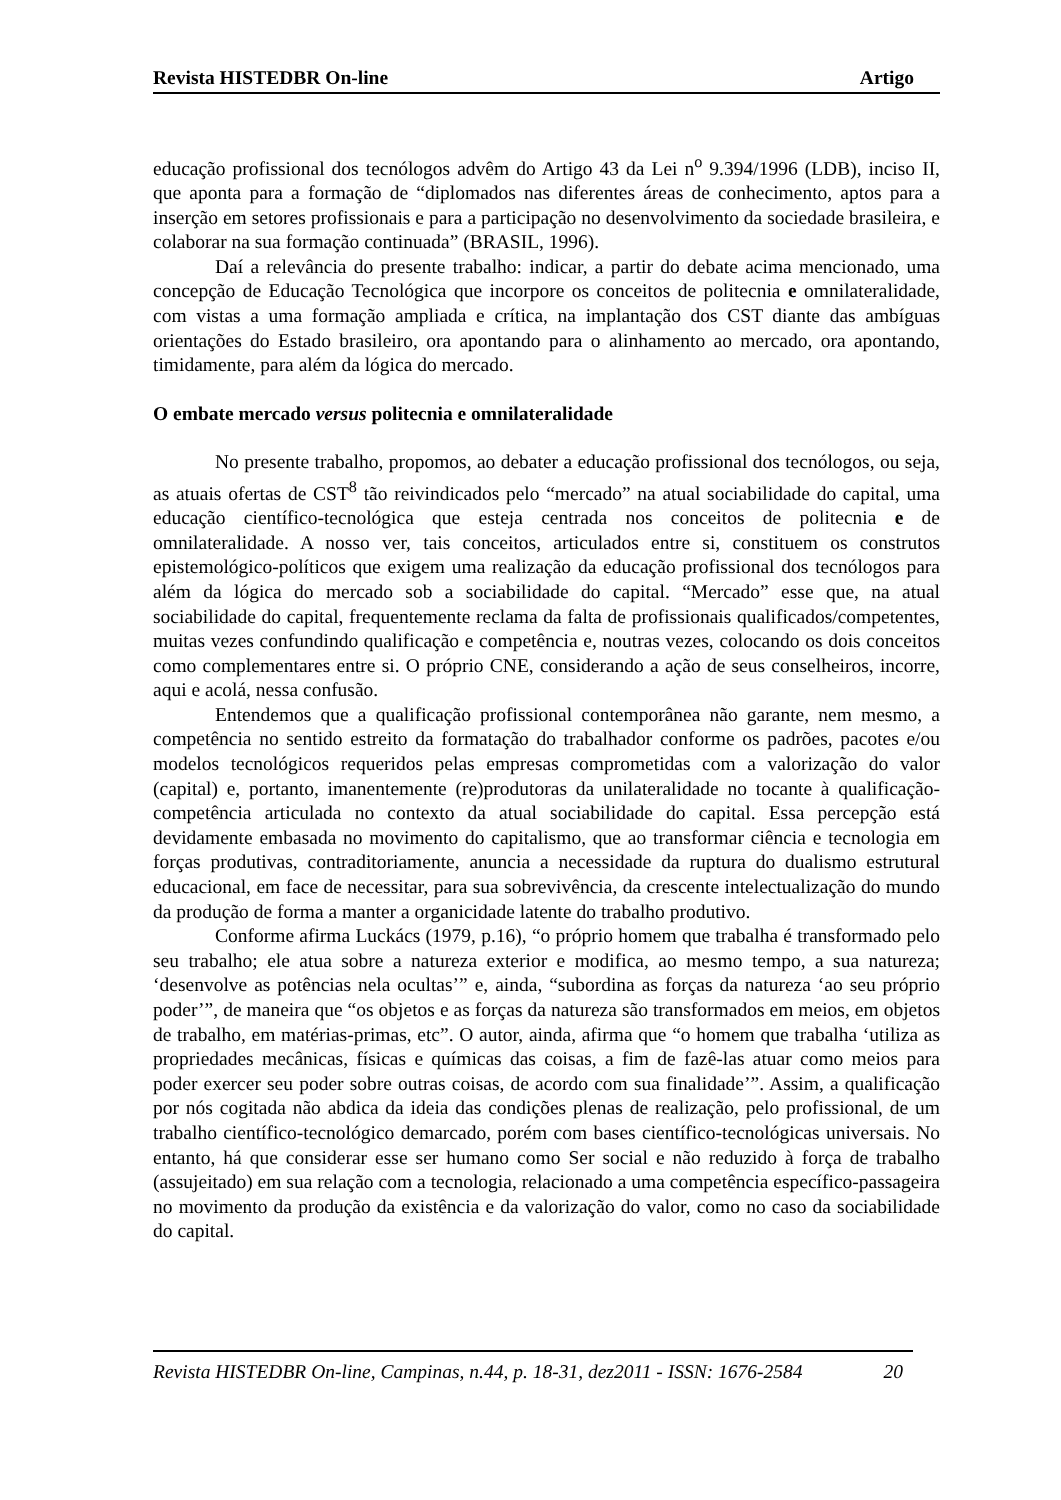Revista HISTEDBR On-line Artigo
educação profissional dos tecnólogos advêm do Artigo 43 da Lei n<sup>o</sup> 9.394/1996 (LDB), inciso II, que aponta para a formação de “diplomados nas diferentes áreas de conhecimento, aptos para a inserção em setores profissionais e para a participação no desenvolvimento da sociedade brasileira, e colaborar na sua formação continuada” (BRASIL, 1996).
Daí a relevância do presente trabalho: indicar, a partir do debate acima mencionado, uma concepção de Educação Tecnológica que incorpore os conceitos de politecnia e omnilateralidade, com vistas a uma formação ampliada e crítica, na implantação dos CST diante das ambíguas orientações do Estado brasileiro, ora apontando para o alinhamento ao mercado, ora apontando, timidamente, para além da lógica do mercado.
O embate mercado versus politecnia e omnilateralidade
No presente trabalho, propomos, ao debater a educação profissional dos tecnólogos, ou seja, as atuais ofertas de CST<sup>8</sup> tão reivindicados pelo “mercado” na atual sociabilidade do capital, uma educação científico-tecnológica que esteja centrada nos conceitos de politecnia e de omnilateralidade. A nosso ver, tais conceitos, articulados entre si, constituem os construtos epistemológico-políticos que exigem uma realização da educação profissional dos tecnólogos para além da lógica do mercado sob a sociabilidade do capital. “Mercado” esse que, na atual sociabilidade do capital, frequentemente reclama da falta de profissionais qualificados/competentes, muitas vezes confundindo qualificação e competência e, noutras vezes, colocando os dois conceitos como complementares entre si. O próprio CNE, considerando a ação de seus conselheiros, incorre, aqui e acolá, nessa confusão.
Entendemos que a qualificação profissional contemporânea não garante, nem mesmo, a competência no sentido estreito da formatação do trabalhador conforme os padrões, pacotes e/ou modelos tecnológicos requeridos pelas empresas comprometidas com a valorização do valor (capital) e, portanto, imanentemente (re)produtoras da unilateralidade no tocante à qualificação-competência articulada no contexto da atual sociabilidade do capital. Essa percepção está devidamente embasada no movimento do capitalismo, que ao transformar ciência e tecnologia em forças produtivas, contraditoriamente, anuncia a necessidade da ruptura do dualismo estrutural educacional, em face de necessitar, para sua sobrevivência, da crescente intelectualização do mundo da produção de forma a manter a organicidade latente do trabalho produtivo.
Conforme afirma Luckács (1979, p.16), “o próprio homem que trabalha é transformado pelo seu trabalho; ele atua sobre a natureza exterior e modifica, ao mesmo tempo, a sua natureza; ‘desenvolve as potências nela ocultas’” e, ainda, “subordina as forças da natureza ‘ao seu próprio poder’”, de maneira que “os objetos e as forças da natureza são transformados em meios, em objetos de trabalho, em matérias-primas, etc”. O autor, ainda, afirma que “o homem que trabalha ‘utiliza as propriedades mecânicas, físicas e químicas das coisas, a fim de fazê-las atuar como meios para poder exercer seu poder sobre outras coisas, de acordo com sua finalidade’”. Assim, a qualificação por nós cogitada não abdica da ideia das condições plenas de realização, pelo profissional, de um trabalho científico-tecnológico demarcado, porém com bases científico-tecnológicas universais. No entanto, há que considerar esse ser humano como Ser social e não reduzido à força de trabalho (assujeitado) em sua relação com a tecnologia, relacionado a uma competência específico-passageira no movimento da produção da existência e da valorização do valor, como no caso da sociabilidade do capital.
Revista HISTEDBR On-line, Campinas, n.44, p. 18-31, dez2011 - ISSN: 1676-2584 20